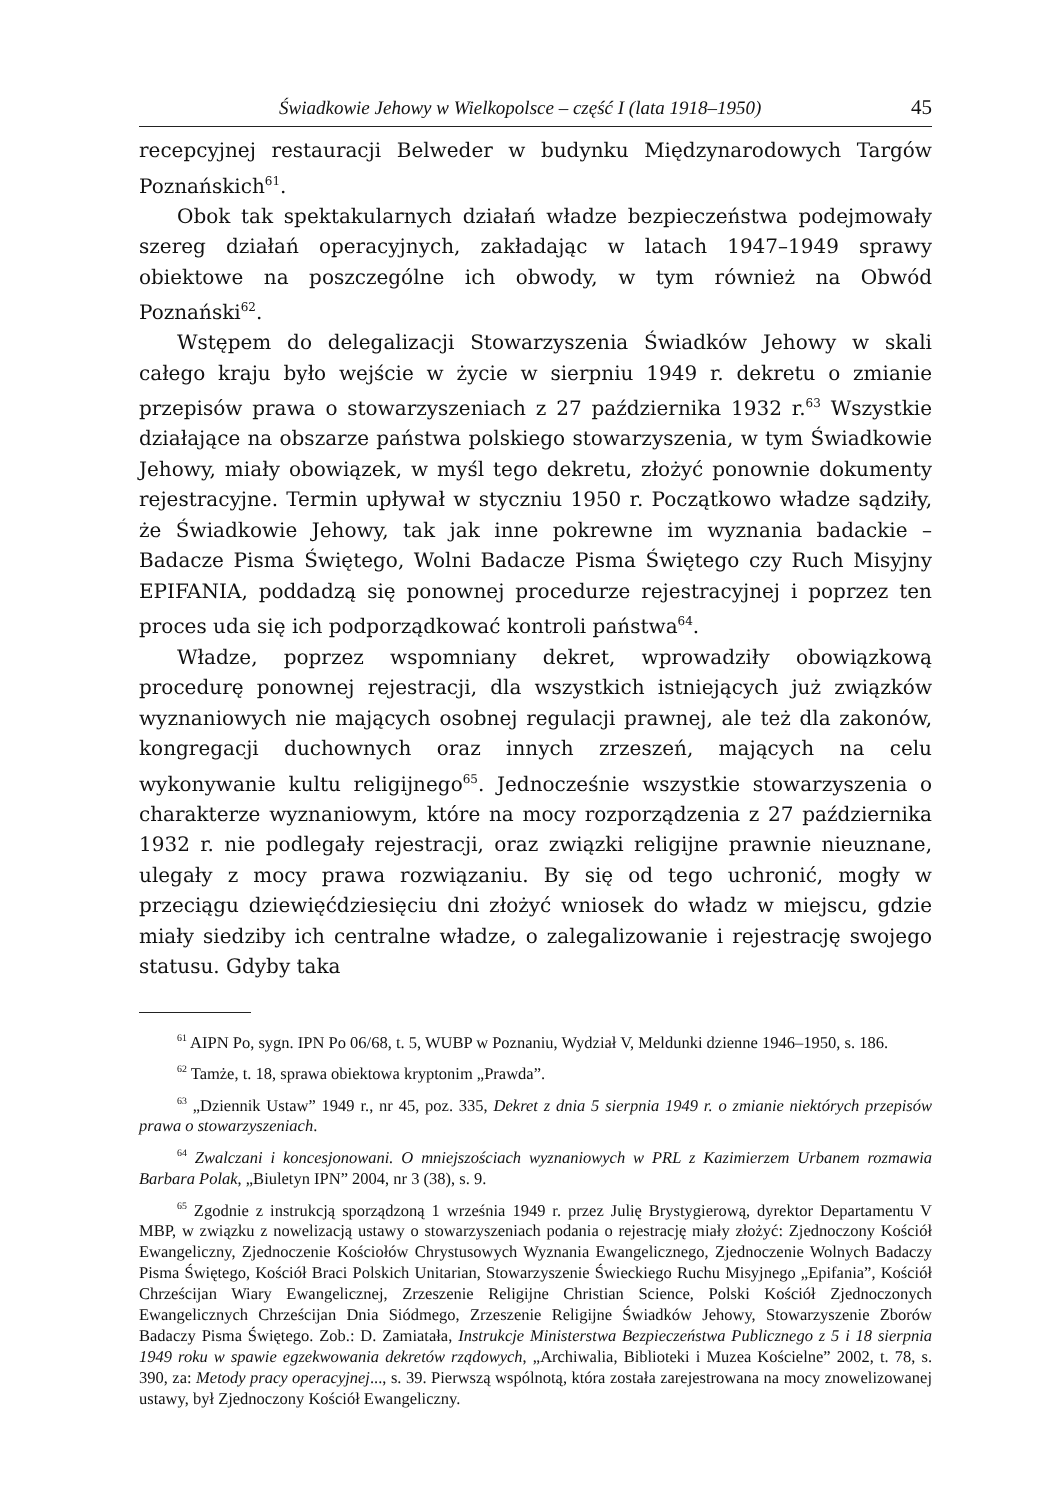Świadkowie Jehowy w Wielkopolsce – część I (lata 1918–1950) 45
recepcyjnej restauracji Belweder w budynku Międzynarodowych Targów Poznańskich<sup>61</sup>.
Obok tak spektakularnych działań władze bezpieczeństwa podejmowały szereg działań operacyjnych, zakładając w latach 1947–1949 sprawy obiektowe na poszczególne ich obwody, w tym również na Obwód Poznański<sup>62</sup>.
Wstępem do delegalizacji Stowarzyszenia Świadków Jehowy w skali całego kraju było wejście w życie w sierpniu 1949 r. dekretu o zmianie przepisów prawa o stowarzyszeniach z 27 października 1932 r.<sup>63</sup> Wszystkie działające na obszarze państwa polskiego stowarzyszenia, w tym Świadkowie Jehowy, miały obowiązek, w myśl tego dekretu, złożyć ponownie dokumenty rejestracyjne. Termin upływał w styczniu 1950 r. Początkowo władze sądziły, że Świadkowie Jehowy, tak jak inne pokrewne im wyznania badackie – Badacze Pisma Świętego, Wolni Badacze Pisma Świętego czy Ruch Misyjny EPIFANIA, poddadzą się ponownej procedurze rejestracyjnej i poprzez ten proces uda się ich podporządkować kontroli państwa<sup>64</sup>.
Władze, poprzez wspomniany dekret, wprowadziły obowiązkową procedurę ponownej rejestracji, dla wszystkich istniejących już związków wyznaniowych nie mających osobnej regulacji prawnej, ale też dla zakonów, kongregacji duchownych oraz innych zrzeszeń, mających na celu wykonywanie kultu religijnego<sup>65</sup>. Jednocześnie wszystkie stowarzyszenia o charakterze wyznaniowym, które na mocy rozporządzenia z 27 października 1932 r. nie podlegały rejestracji, oraz związki religijne prawnie nieuznane, ulegały z mocy prawa rozwiązaniu. By się od tego uchronić, mogły w przeciągu dziewięćdziesięciu dni złożyć wniosek do władz w miejscu, gdzie miały siedziby ich centralne władze, o zalegalizowanie i rejestrację swojego statusu. Gdyby taka
<sup>61</sup> AIPN Po, sygn. IPN Po 06/68, t. 5, WUBP w Poznaniu, Wydział V, Meldunki dzienne 1946–1950, s. 186.
<sup>62</sup> Tamże, t. 18, sprawa obiektowa kryptonim „Prawda”.
<sup>63</sup> „Dziennik Ustaw” 1949 r., nr 45, poz. 335, Dekret z dnia 5 sierpnia 1949 r. o zmianie niektórych przepisów prawa o stowarzyszeniach.
<sup>64</sup> Zwalczani i koncesjonowani. O mniejszościach wyznaniowych w PRL z Kazimierzem Urbanem rozmawia Barbara Polak, „Biuletyn IPN” 2004, nr 3 (38), s. 9.
<sup>65</sup> Zgodnie z instrukcją sporządzoną 1 września 1949 r. przez Julię Brystygierową, dyrektor Departamentu V MBP, w związku z nowelizacją ustawy o stowarzyszeniach podania o rejestrację miały złożyć: Zjednoczony Kościół Ewangeliczny, Zjednoczenie Kościołów Chrystusowych Wyznania Ewangelicznego, Zjednoczenie Wolnych Badaczy Pisma Świętego, Kościół Braci Polskich Unitarian, Stowarzyszenie Świeckiego Ruchu Misyjnego „Epifania”, Kościół Chrześcijan Wiary Ewangelicznej, Zrzeszenie Religijne Christian Science, Polski Kościół Zjednoczonych Ewangelicznych Chrześcijan Dnia Siódmego, Zrzeszenie Religijne Świadków Jehowy, Stowarzyszenie Zborów Badaczy Pisma Świętego. Zob.: D. Zamiatała, Instrukcje Ministerstwa Bezpieczeństwa Publicznego z 5 i 18 sierpnia 1949 roku w spawie egzekwowania dekretów rządowych, „Archiwalia, Biblioteki i Muzea Kościelne” 2002, t. 78, s. 390, za: Metody pracy operacyjnej..., s. 39. Pierwszą wspólnotą, która została zarejestrowana na mocy znowelizowanej ustawy, był Zjednoczony Kościół Ewangeliczny.